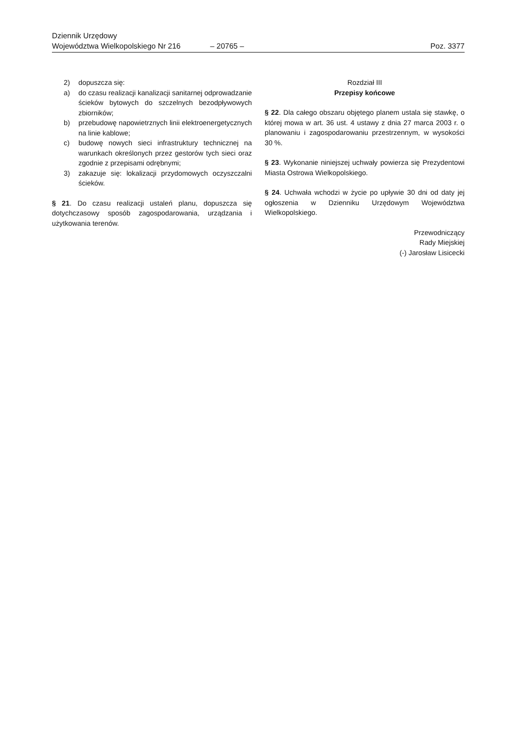Dziennik Urzędowy
Województwa Wielkopolskiego Nr 216 – 20765 – Poz. 3377
2) dopuszcza się:
a) do czasu realizacji kanalizacji sanitarnej odprowadzanie ścieków bytowych do szczelnych bezodpływowych zbiorników;
b) przebudowę napowietrznych linii elektroenergetycznych na linie kablowe;
c) budowę nowych sieci infrastruktury technicznej na warunkach określonych przez gestorów tych sieci oraz zgodnie z przepisami odrębnymi;
3) zakazuje się: lokalizacji przydomowych oczyszczalni ścieków.
§ 21. Do czasu realizacji ustaleń planu, dopuszcza się dotychczasowy sposób zagospodarowania, urządzania i użytkowania terenów.
Rozdział III
Przepisy końcowe
§ 22. Dla całego obszaru objętego planem ustala się stawkę, o której mowa w art. 36 ust. 4 ustawy z dnia 27 marca 2003 r. o planowaniu i zagospodarowaniu przestrzennym, w wysokości 30 %.
§ 23. Wykonanie niniejszej uchwały powierza się Prezydentowi Miasta Ostrowa Wielkopolskiego.
§ 24. Uchwała wchodzi w życie po upływie 30 dni od daty jej ogłoszenia w Dzienniku Urzędowym Województwa Wielkopolskiego.
Przewodniczący
Rady Miejskiej
(-) Jarosław Lisicecki